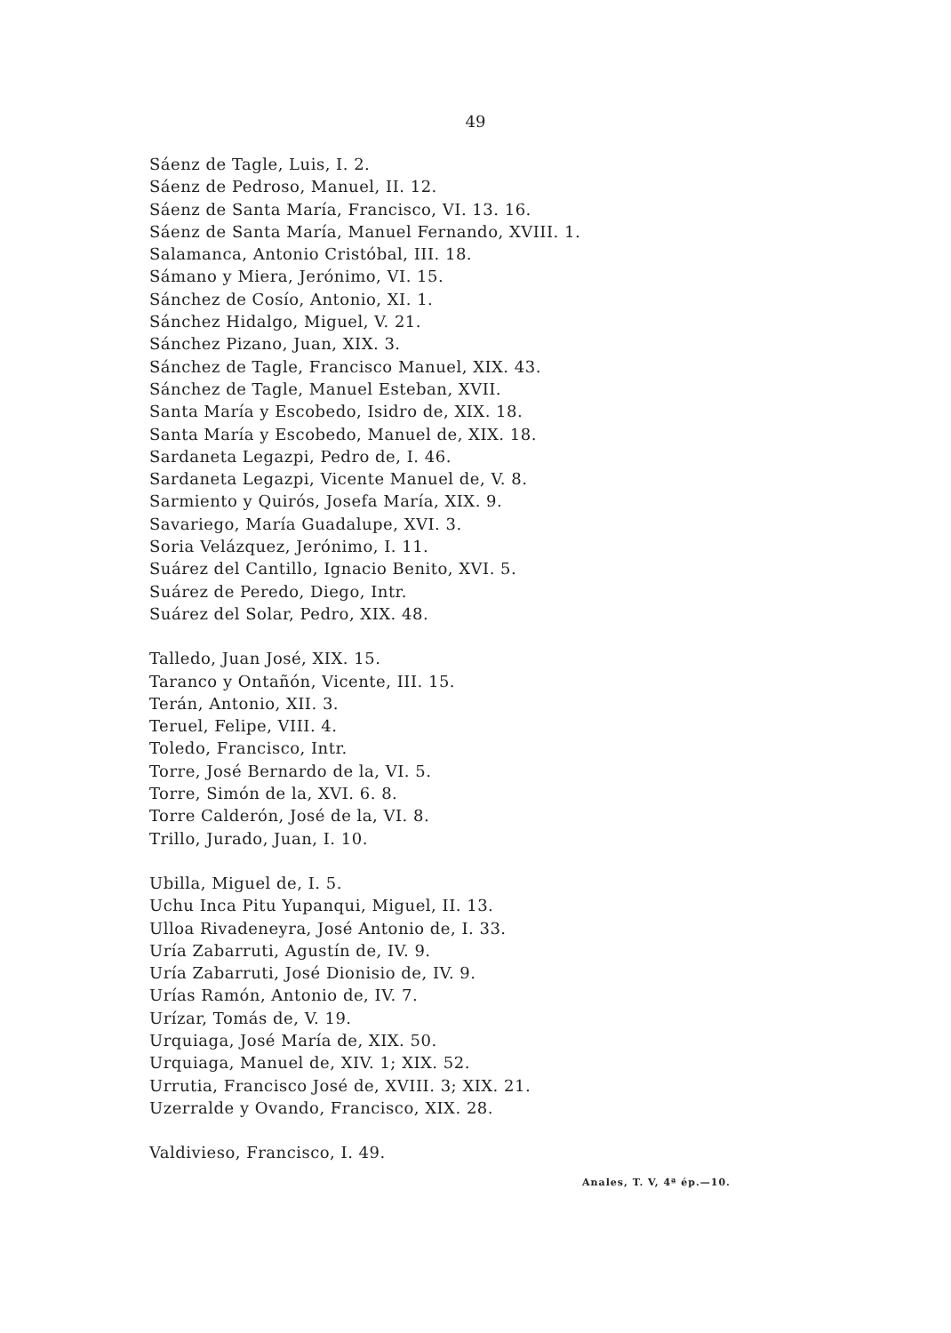49
Sáenz de Tagle, Luis, I. 2.
Sáenz de Pedroso, Manuel, II. 12.
Sáenz de Santa María, Francisco, VI. 13. 16.
Sáenz de Santa María, Manuel Fernando, XVIII. 1.
Salamanca, Antonio Cristóbal, III. 18.
Sámano y Miera, Jerónimo, VI. 15.
Sánchez de Cosío, Antonio, XI. 1.
Sánchez Hidalgo, Miguel, V. 21.
Sánchez Pizano, Juan, XIX. 3.
Sánchez de Tagle, Francisco Manuel, XIX. 43.
Sánchez de Tagle, Manuel Esteban, XVII.
Santa María y Escobedo, Isidro de, XIX. 18.
Santa María y Escobedo, Manuel de, XIX. 18.
Sardaneta Legazpi, Pedro de, I. 46.
Sardaneta Legazpi, Vicente Manuel de, V. 8.
Sarmiento y Quirós, Josefa María, XIX. 9.
Savariego, María Guadalupe, XVI. 3.
Soria Velázquez, Jerónimo, I. 11.
Suárez del Cantillo, Ignacio Benito, XVI. 5.
Suárez de Peredo, Diego, Intr.
Suárez del Solar, Pedro, XIX. 48.
Talledo, Juan José, XIX. 15.
Taranco y Ontañón, Vicente, III. 15.
Terán, Antonio, XII. 3.
Teruel, Felipe, VIII. 4.
Toledo, Francisco, Intr.
Torre, José Bernardo de la, VI. 5.
Torre, Simón de la, XVI. 6. 8.
Torre Calderón, José de la, VI. 8.
Trillo, Jurado, Juan, I. 10.
Ubilla, Miguel de, I. 5.
Uchu Inca Pitu Yupanqui, Miguel, II. 13.
Ulloa Rivadeneyra, José Antonio de, I. 33.
Uría Zabarruti, Agustín de, IV. 9.
Uría Zabarruti, José Dionisio de, IV. 9.
Urías Ramón, Antonio de, IV. 7.
Urízar, Tomás de, V. 19.
Urquiaga, José María de, XIX. 50.
Urquiaga, Manuel de, XIV. 1; XIX. 52.
Urrutia, Francisco José de, XVIII. 3; XIX. 21.
Uzerralde y Ovando, Francisco, XIX. 28.
Valdivieso, Francisco, I. 49.
Anales, T. V, 4ª ép.—10.